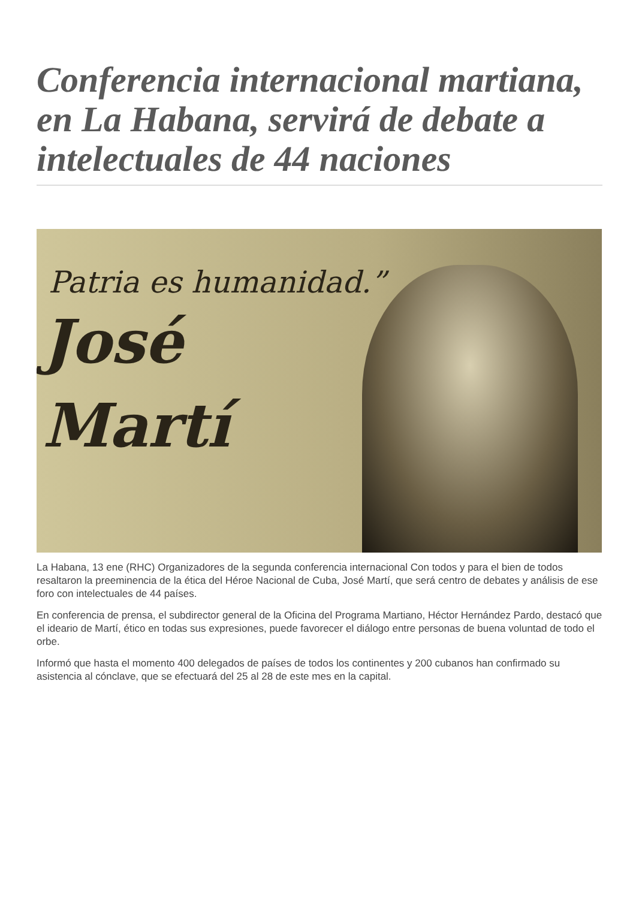Conferencia internacional martiana, en La Habana, servirá de debate a intelectuales de 44 naciones
Patria es humanidad.”
José
Martí
La Habana, 13 ene (RHC) Organizadores de la segunda conferencia internacional Con todos y para el bien de todos resaltaron la preeminencia de la ética del Héroe Nacional de Cuba, José Martí, que será centro de debates y análisis de ese foro con intelectuales de 44 países.
En conferencia de prensa, el subdirector general de la Oficina del Programa Martiano, Héctor Hernández Pardo, destacó que el ideario de Martí, ético en todas sus expresiones, puede favorecer el diálogo entre personas de buena voluntad de todo el orbe.
Informó que hasta el momento 400 delegados de países de todos los continentes y 200 cubanos han confirmado su asistencia al cónclave, que se efectuará del 25 al 28 de este mes en la capital.